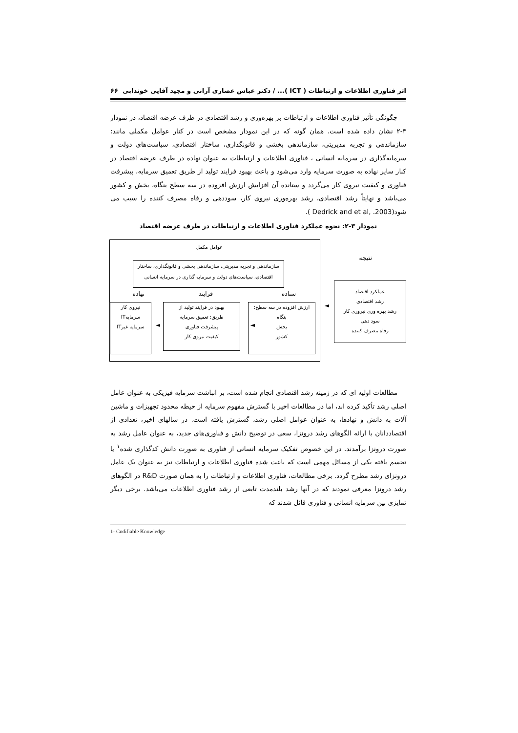اثر فناوری اطلاعات و ارتباطات ( ICT )... / دکتر عباس عصاری آرانی و مجید آقایی خوندابی ۶۶
چگونگی تأثیر فناوری اطلاعات و ارتباطات بر بهره‌وری و رشد اقتصادی در طرف عرضه اقتصاد، در نمودار ۳-۲ نشان داده شده است. همان گونه که در این نمودار مشخص است در کنار عوامل مکملی مانند: سازماندهی و تجربه مدیریتی، سازماندهی بخشی و قانونگذاری، ساختار اقتصادی، سیاست‌های دولت و سرمایه‌گذاری در سرمایه انسانی ، فناوری اطلاعات و ارتباطات به عنوان نهاده در طرف عرضه اقتصاد در کنار سایر نهاده به صورت سرمایه وارد می‌شود و باعث بهبود فرایند تولید از طریق تعمیق سرمایه، پیشرفت فناوری و کیفیت نیروی کار می‌گردد و ستانده آن افزایش ارزش افزوده در سه سطح بنگاه، بخش و کشور می‌باشد و نهایتاً رشد اقتصادی، رشد بهره‌وری نیروی کار، سوددهی و رفاه مصرف کننده را سبب می شود(Dedrick and et al, .2003 ).
نمودار ۳-۲: نحوه عملکرد فناوری اطلاعات و ارتباطات در طرف عرضه اقتصاد
عوامل مکمل
سازماندهی و تجربه مدیریتی، سازماندهی بخشی و قانونگذاری، ساختار اقتصادی، سیاست‌های دولت و سرمایه گذاری در سرمایه انسانی
نهاده فرایند ستاده
نیروی کار
سرمایهIT
سرمایه غیرIT
◄
بهبود در فرایند تولید از
طریق: تعمیق سرمایه
پیشرفت فناوری
کیفیت نیروی کار
◄
ارزش افزوده در سه سطح:
بنگاه
بخش
کشور
◄
نتیجه
عملکرد اقتصاد
رشد اقتصادی
رشد بهره وری نیروری کار
سود دهی
رفاه مصرف کننده
مطالعات اولیه ای که در زمینه رشد اقتصادی انجام شده است، بر انباشت سرمایه فیزیکی به عنوان عامل اصلی رشد تأکید کرده اند، اما در مطالعات اخیر با گسترش مفهوم سرمایه از حیطه محدود تجهیزات و ماشین آلات به دانش و نهادها، به عنوان عوامل اصلی رشد، گسترش یافته است. در سالهای اخیر، تعدادی از اقتصاددانان با ارائه الگوهای رشد درونزا، سعی در توضیح دانش و فناوری‌های جدید، به عنوان عامل رشد به صورت درونزا برآمدند. در این خصوص تفکیک سرمایه انسانی از فناوری به صورت دانش کدگذاری شده<sup>۱</sup> یا تجسم یافته یکی از مسائل مهمی است که باعث شده فناوری اطلاعات و ارتباطات نیز به عنوان یک عامل درونزای رشد مطرح گردد. برخی مطالعات، فناوری اطلاعات و ارتباطات را به همان صورت R&D در الگوهای رشد درونزا معرفی نمودند که در آنها رشد بلندمدت تابعی از رشد فناوری اطلاعات می‌باشد. برخی دیگر تمایزی بین سرمایه انسانی و فناوری قائل شدند که
1- Codifiable Knowledge